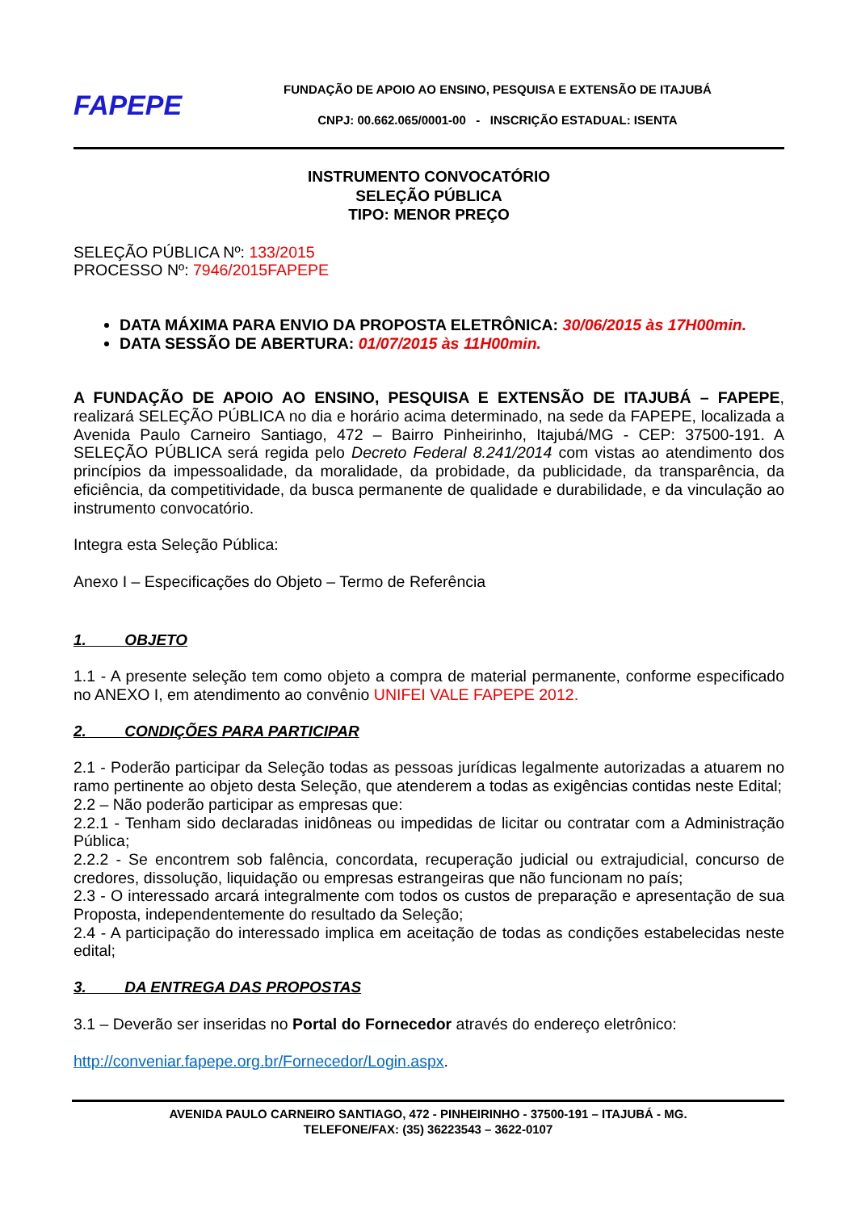FAPEPE
FUNDAÇÃO DE APOIO AO ENSINO, PESQUISA E EXTENSÃO DE ITAJUBÁ
CNPJ: 00.662.065/0001-00 - INSCRIÇÃO ESTADUAL: ISENTA
INSTRUMENTO CONVOCATÓRIO
SELEÇÃO PÚBLICA
TIPO: MENOR PREÇO
SELEÇÃO PÚBLICA Nº: 133/2015
PROCESSO Nº: 7946/2015FAPEPE
DATA MÁXIMA PARA ENVIO DA PROPOSTA ELETRÔNICA: 30/06/2015 às 17H00min.
DATA SESSÃO DE ABERTURA: 01/07/2015 às 11H00min.
A FUNDAÇÃO DE APOIO AO ENSINO, PESQUISA E EXTENSÃO DE ITAJUBÁ – FAPEPE, realizará SELEÇÃO PÚBLICA no dia e horário acima determinado, na sede da FAPEPE, localizada a Avenida Paulo Carneiro Santiago, 472 – Bairro Pinheirinho, Itajubá/MG - CEP: 37500-191. A SELEÇÃO PÚBLICA será regida pelo Decreto Federal 8.241/2014 com vistas ao atendimento dos princípios da impessoalidade, da moralidade, da probidade, da publicidade, da transparência, da eficiência, da competitividade, da busca permanente de qualidade e durabilidade, e da vinculação ao instrumento convocatório.
Integra esta Seleção Pública:
Anexo I – Especificações do Objeto – Termo de Referência
1. OBJETO
1.1 - A presente seleção tem como objeto a compra de material permanente, conforme especificado no ANEXO I, em atendimento ao convênio UNIFEI VALE FAPEPE 2012.
2. CONDIÇÕES PARA PARTICIPAR
2.1 - Poderão participar da Seleção todas as pessoas jurídicas legalmente autorizadas a atuarem no ramo pertinente ao objeto desta Seleção, que atenderem a todas as exigências contidas neste Edital;
2.2 – Não poderão participar as empresas que:
2.2.1 - Tenham sido declaradas inidôneas ou impedidas de licitar ou contratar com a Administração Pública;
2.2.2 - Se encontrem sob falência, concordata, recuperação judicial ou extrajudicial, concurso de credores, dissolução, liquidação ou empresas estrangeiras que não funcionam no país;
2.3 - O interessado arcará integralmente com todos os custos de preparação e apresentação de sua Proposta, independentemente do resultado da Seleção;
2.4 - A participação do interessado implica em aceitação de todas as condições estabelecidas neste edital;
3. DA ENTREGA DAS PROPOSTAS
3.1 – Deverão ser inseridas no Portal do Fornecedor através do endereço eletrônico:
http://conveniar.fapepe.org.br/Fornecedor/Login.aspx.
AVENIDA PAULO CARNEIRO SANTIAGO, 472 - PINHEIRINHO - 37500-191 – ITAJUBÁ - MG.
TELEFONE/FAX: (35) 36223543 – 3622-0107